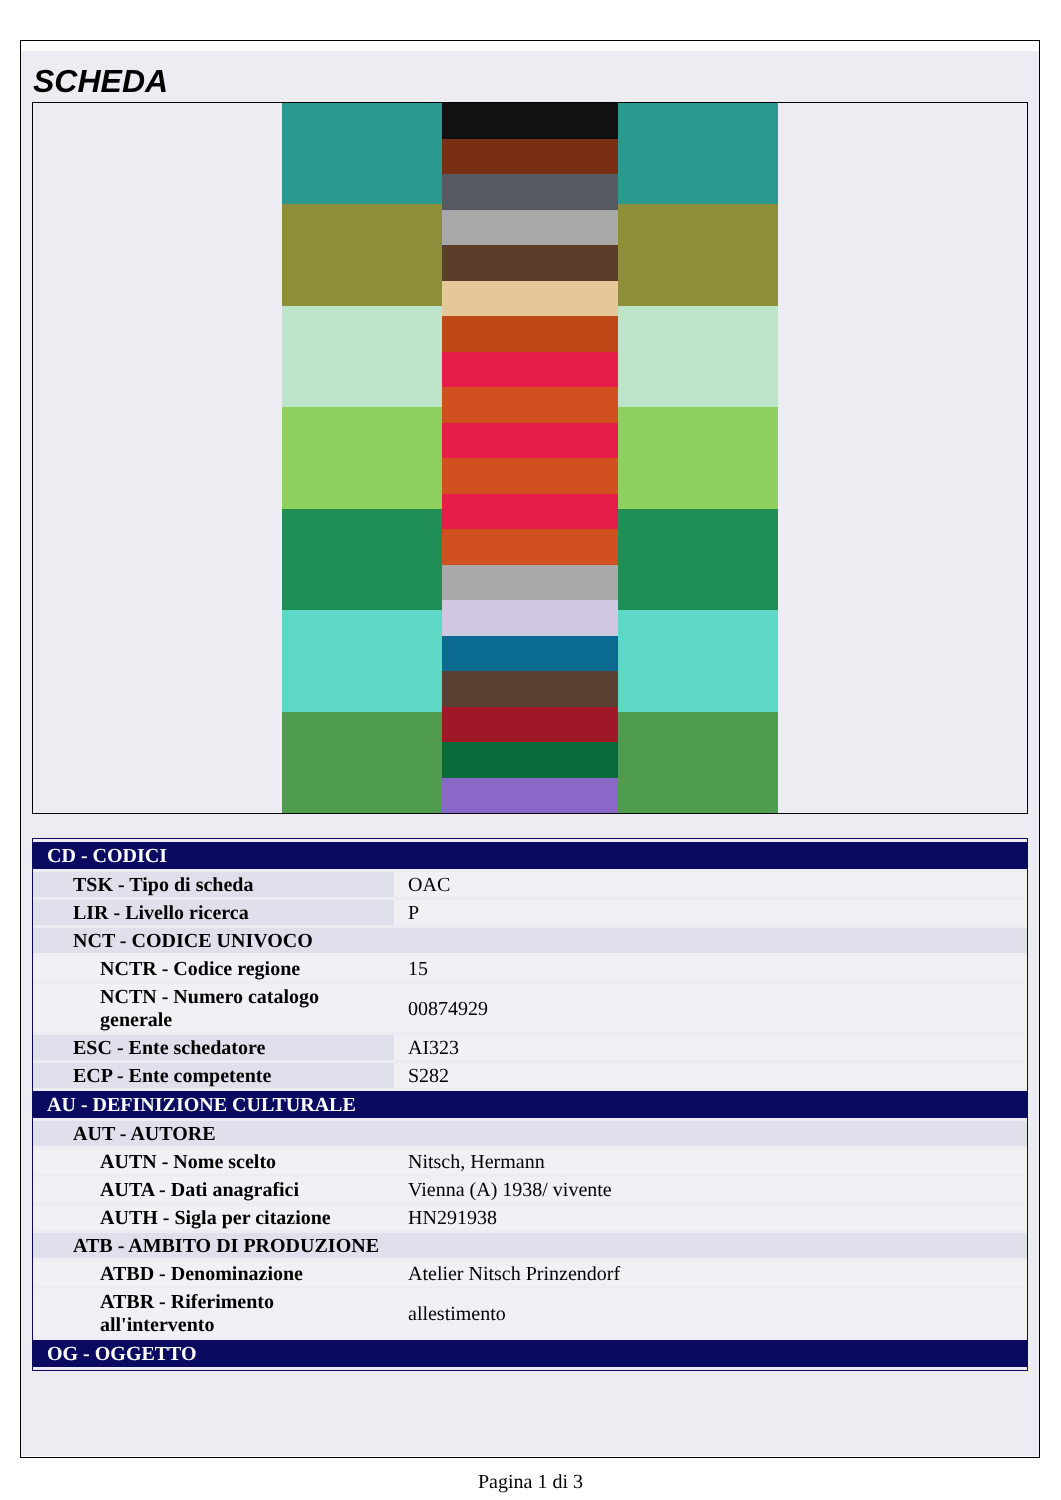SCHEDA
| CD - CODICI | |
| TSK - Tipo di scheda | OAC |
| LIR - Livello ricerca | P |
| NCT - CODICE UNIVOCO | |
| NCTR - Codice regione | 15 |
| NCTN - Numero catalogo generale | 00874929 |
| ESC - Ente schedatore | AI323 |
| ECP - Ente competente | S282 |
| AU - DEFINIZIONE CULTURALE | |
| AUT - AUTORE | |
| AUTN - Nome scelto | Nitsch, Hermann |
| AUTA - Dati anagrafici | Vienna (A) 1938/ vivente |
| AUTH - Sigla per citazione | HN291938 |
| ATB - AMBITO DI PRODUZIONE | |
| ATBD - Denominazione | Atelier Nitsch Prinzendorf |
| ATBR - Riferimento all'intervento | allestimento |
| OG - OGGETTO | |
Pagina 1 di 3